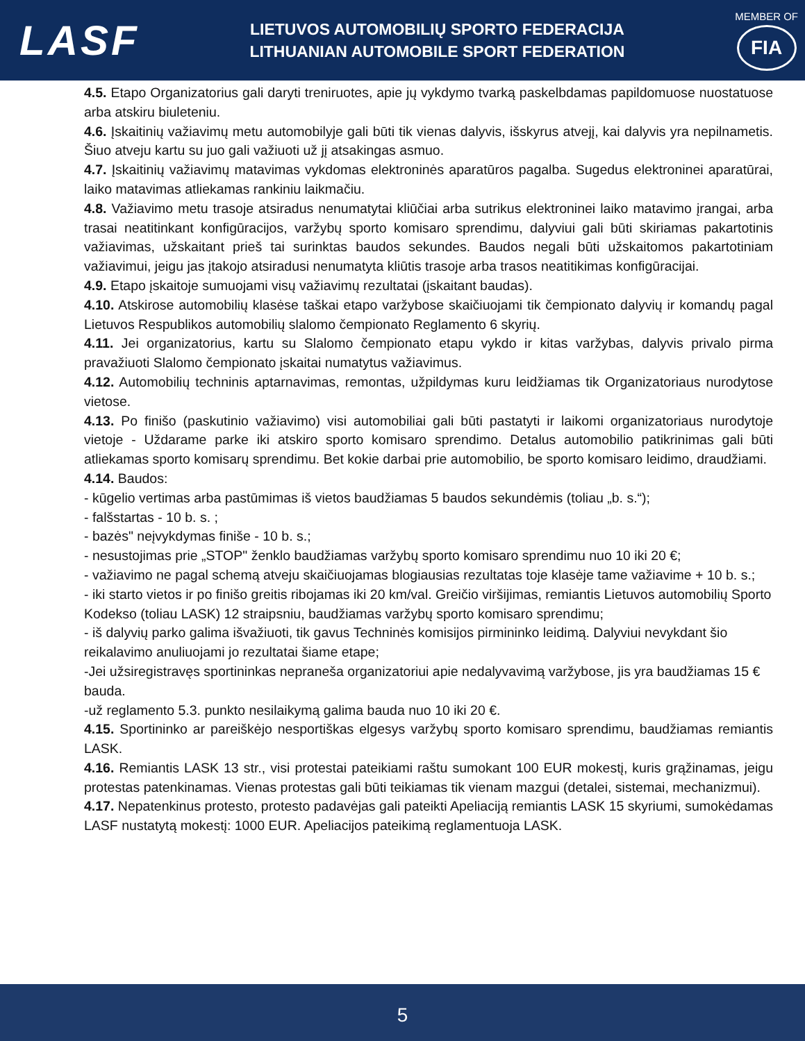LASF
LIETUVOS AUTOMOBILIŲ SPORTO FEDERACIJA
LITHUANIAN AUTOMOBILE SPORT FEDERATION
MEMBER OF
FIA
4.5. Etapo Organizatorius gali daryti treniruotes, apie jų vykdymo tvarką paskelbdamas papildomuose nuostatuose arba atskiru biuleteniu.
4.6. Įskaitinių važiavimų metu automobilyje gali būti tik vienas dalyvis, išskyrus atvejį, kai dalyvis yra nepilnametis. Šiuo atveju kartu su juo gali važiuoti už jį atsakingas asmuo.
4.7. Įskaitinių važiavimų matavimas vykdomas elektroninės aparatūros pagalba. Sugedus elektroninei aparatūrai, laiko matavimas atliekamas rankiniu laikmačiu.
4.8. Važiavimo metu trasoje atsiradus nenumatytai kliūčiai arba sutrikus elektroninei laiko matavimo įrangai, arba trasai neatitinkant konfigūracijos, varžybų sporto komisaro sprendimu, dalyviui gali būti skiriamas pakartotinis važiavimas, užskaitant prieš tai surinktas baudos sekundes. Baudos negali būti užskaitomos pakartotiniam važiavimui, jeigu jas įtakojo atsiradusi nenumatyta kliūtis trasoje arba trasos neatitikimas konfigūracijai.
4.9. Etapo įskaitoje sumuojami visų važiavimų rezultatai (įskaitant baudas).
4.10. Atskirose automobilių klasėse taškai etapo varžybose skaičiuojami tik čempionato dalyvių ir komandų pagal Lietuvos Respublikos automobilių slalomo čempionato Reglamento 6 skyrių.
4.11. Jei organizatorius, kartu su Slalomo čempionato etapu vykdo ir kitas varžybas, dalyvis privalo pirma pravažiuoti Slalomo čempionato įskaitai numatytus važiavimus.
4.12. Automobilių techninis aptarnavimas, remontas, užpildymas kuru leidžiamas tik Organizatoriaus nurodytose vietose.
4.13. Po finišo (paskutinio važiavimo) visi automobiliai gali būti pastatyti ir laikomi organizatoriaus nurodytoje vietoje - Uždarame parke iki atskiro sporto komisaro sprendimo. Detalus automobilio patikrinimas gali būti atliekamas sporto komisarų sprendimu. Bet kokie darbai prie automobilio, be sporto komisaro leidimo, draudžiami.
4.14. Baudos:
- kūgelio vertimas arba pastūmimas iš vietos baudžiamas 5 baudos sekundėmis (toliau „b. s.“);
- falšstartas - 10 b. s. ;
- bazės" neįvykdymas finiše - 10 b. s.;
- nesustojimas prie „STOP" ženklo baudžiamas varžybų sporto komisaro sprendimu nuo 10 iki 20 €;
- važiavimo ne pagal schemą atveju skaičiuojamas blogiausias rezultatas toje klasėje tame važiavime + 10 b. s.;
- iki starto vietos ir po finišo greitis ribojamas iki 20 km/val. Greičio viršijimas, remiantis Lietuvos automobilių Sporto Kodekso (toliau LASK) 12 straipsniu, baudžiamas varžybų sporto komisaro sprendimu;
- iš dalyvių parko galima išvažiuoti, tik gavus Techninės komisijos pirmininko leidimą. Dalyviui nevykdant šio reikalavimo anuliuojami jo rezultatai šiame etape;
-Jei užsiregistravęs sportininkas nepraneša organizatoriui apie nedalyvavimą varžybose, jis yra baudžiamas 15 € bauda.
-už reglamento 5.3. punkto nesilaikymą galima bauda nuo 10 iki 20 €.
4.15. Sportininko ar pareiškėjo nesportiškas elgesys varžybų sporto komisaro sprendimu, baudžiamas remiantis LASK.
4.16. Remiantis LASK 13 str., visi protestai pateikiami raštu sumokant 100 EUR mokestį, kuris grąžinamas, jeigu protestas patenkinamas. Vienas protestas gali būti teikiamas tik vienam mazgui (detalei, sistemai, mechanizmui).
4.17. Nepatenkinus protesto, protesto padavėjas gali pateikti Apeliaciją remiantis LASK 15 skyriumi, sumokėdamas LASF nustatytą mokestį: 1000 EUR. Apeliacijos pateikimą reglamentuoja LASK.
5